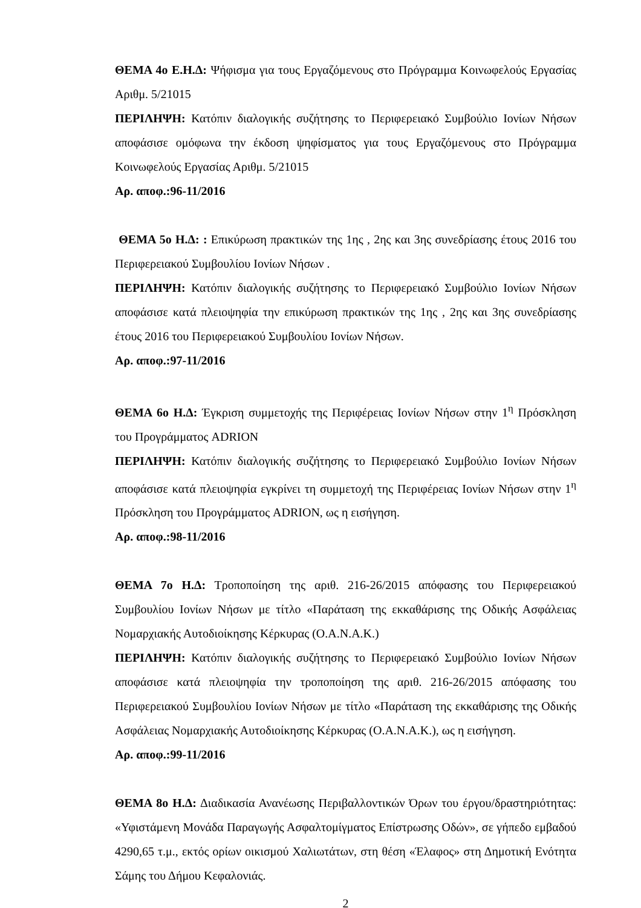ΘΕΜΑ 4ο Ε.Η.Δ: Ψήφισμα για τους Εργαζόμενους στο Πρόγραμμα Κοινωφελούς Εργασίας Αριθμ. 5/21015
ΠΕΡΙΛΗΨΗ: Κατόπιν διαλογικής συζήτησης το Περιφερειακό Συμβούλιο Ιονίων Νήσων αποφάσισε ομόφωνα την έκδοση ψηφίσματος για τους Εργαζόμενους στο Πρόγραμμα Κοινωφελούς Εργασίας Αριθμ. 5/21015
Αρ. αποφ.:96-11/2016
ΘΕΜΑ 5ο Η.Δ: : Επικύρωση πρακτικών της 1ης , 2ης και 3ης συνεδρίασης έτους 2016 του Περιφερειακού Συμβουλίου Ιονίων Νήσων .
ΠΕΡΙΛΗΨΗ: Κατόπιν διαλογικής συζήτησης το Περιφερειακό Συμβούλιο Ιονίων Νήσων αποφάσισε κατά πλειοψηφία την επικύρωση πρακτικών της 1ης , 2ης και 3ης συνεδρίασης έτους 2016 του Περιφερειακού Συμβουλίου Ιονίων Νήσων.
Αρ. αποφ.:97-11/2016
ΘΕΜΑ 6ο Η.Δ: Έγκριση συμμετοχής της Περιφέρειας Ιονίων Νήσων στην 1<sup>η</sup> Πρόσκληση του Προγράμματος ADRION
ΠΕΡΙΛΗΨΗ: Κατόπιν διαλογικής συζήτησης το Περιφερειακό Συμβούλιο Ιονίων Νήσων αποφάσισε κατά πλειοψηφία εγκρίνει τη συμμετοχή της Περιφέρειας Ιονίων Νήσων στην 1<sup>η</sup> Πρόσκληση του Προγράμματος ADRION, ως η εισήγηση.
Αρ. αποφ.:98-11/2016
ΘΕΜΑ 7ο Η.Δ: Τροποποίηση της αριθ. 216-26/2015 απόφασης του Περιφερειακού Συμβουλίου Ιονίων Νήσων με τίτλο «Παράταση της εκκαθάρισης της Οδικής Ασφάλειας Νομαρχιακής Αυτοδιοίκησης Κέρκυρας (Ο.Α.Ν.Α.Κ.)
ΠΕΡΙΛΗΨΗ: Κατόπιν διαλογικής συζήτησης το Περιφερειακό Συμβούλιο Ιονίων Νήσων αποφάσισε κατά πλειοψηφία την τροποποίηση της αριθ. 216-26/2015 απόφασης του Περιφερειακού Συμβουλίου Ιονίων Νήσων με τίτλο «Παράταση της εκκαθάρισης της Οδικής Ασφάλειας Νομαρχιακής Αυτοδιοίκησης Κέρκυρας (Ο.Α.Ν.Α.Κ.), ως η εισήγηση.
Αρ. αποφ.:99-11/2016
ΘΕΜΑ 8ο Η.Δ: Διαδικασία Ανανέωσης Περιβαλλοντικών Όρων του έργου/δραστηριότητας: «Υφιστάμενη Μονάδα Παραγωγής Ασφαλτομίγματος Επίστρωσης Οδών», σε γήπεδο εμβαδού 4290,65 τ.μ., εκτός ορίων οικισμού Χαλιωτάτων, στη θέση «Έλαφος» στη Δημοτική Ενότητα Σάμης του Δήμου Κεφαλονιάς.
2